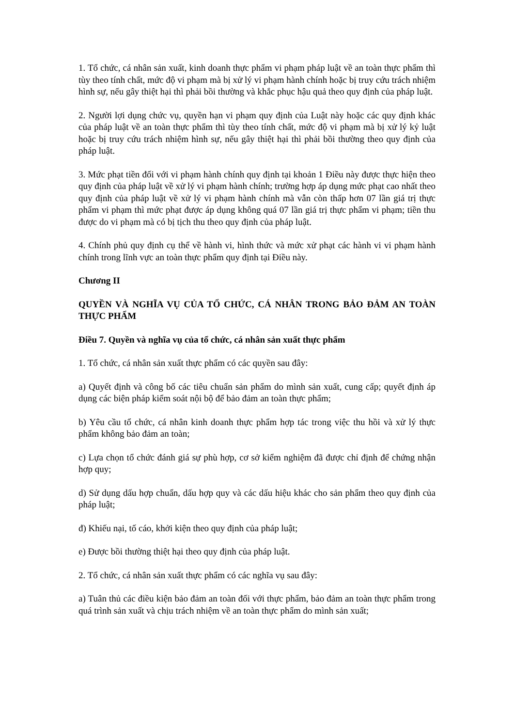1. Tổ chức, cá nhân sản xuất, kinh doanh thực phẩm vi phạm pháp luật về an toàn thực phẩm thì tùy theo tính chất, mức độ vi phạm mà bị xử lý vi phạm hành chính hoặc bị truy cứu trách nhiệm hình sự, nếu gây thiệt hại thì phải bồi thường và khắc phục hậu quả theo quy định của pháp luật.
2. Người lợi dụng chức vụ, quyền hạn vi phạm quy định của Luật này hoặc các quy định khác của pháp luật về an toàn thực phẩm thì tùy theo tính chất, mức độ vi phạm mà bị xử lý kỷ luật hoặc bị truy cứu trách nhiệm hình sự, nếu gây thiệt hại thì phải bồi thường theo quy định của pháp luật.
3. Mức phạt tiền đối với vi phạm hành chính quy định tại khoản 1 Điều này được thực hiện theo quy định của pháp luật về xử lý vi phạm hành chính; trường hợp áp dụng mức phạt cao nhất theo quy định của pháp luật về xử lý vi phạm hành chính mà vẫn còn thấp hơn 07 lần giá trị thực phẩm vi phạm thì mức phạt được áp dụng không quá 07 lần giá trị thực phẩm vi phạm; tiền thu được do vi phạm mà có bị tịch thu theo quy định của pháp luật.
4. Chính phủ quy định cụ thể về hành vi, hình thức và mức xử phạt các hành vi vi phạm hành chính trong lĩnh vực an toàn thực phẩm quy định tại Điều này.
Chương II
QUYỀN VÀ NGHĨA VỤ CỦA TỔ CHỨC, CÁ NHÂN TRONG BẢO ĐẢM AN TOÀN THỰC PHẨM
Điều 7. Quyền và nghĩa vụ của tổ chức, cá nhân sản xuất thực phẩm
1. Tổ chức, cá nhân sản xuất thực phẩm có các quyền sau đây:
a) Quyết định và công bố các tiêu chuẩn sản phẩm do mình sản xuất, cung cấp; quyết định áp dụng các biện pháp kiểm soát nội bộ để bảo đảm an toàn thực phẩm;
b) Yêu cầu tổ chức, cá nhân kinh doanh thực phẩm hợp tác trong việc thu hồi và xử lý thực phẩm không bảo đảm an toàn;
c) Lựa chọn tổ chức đánh giá sự phù hợp, cơ sở kiểm nghiệm đã được chỉ định để chứng nhận hợp quy;
d) Sử dụng dấu hợp chuẩn, dấu hợp quy và các dấu hiệu khác cho sản phẩm theo quy định của pháp luật;
đ) Khiếu nại, tố cáo, khởi kiện theo quy định của pháp luật;
e) Được bồi thường thiệt hại theo quy định của pháp luật.
2. Tổ chức, cá nhân sản xuất thực phẩm có các nghĩa vụ sau đây:
a) Tuân thủ các điều kiện bảo đảm an toàn đối với thực phẩm, bảo đảm an toàn thực phẩm trong quá trình sản xuất và chịu trách nhiệm về an toàn thực phẩm do mình sản xuất;